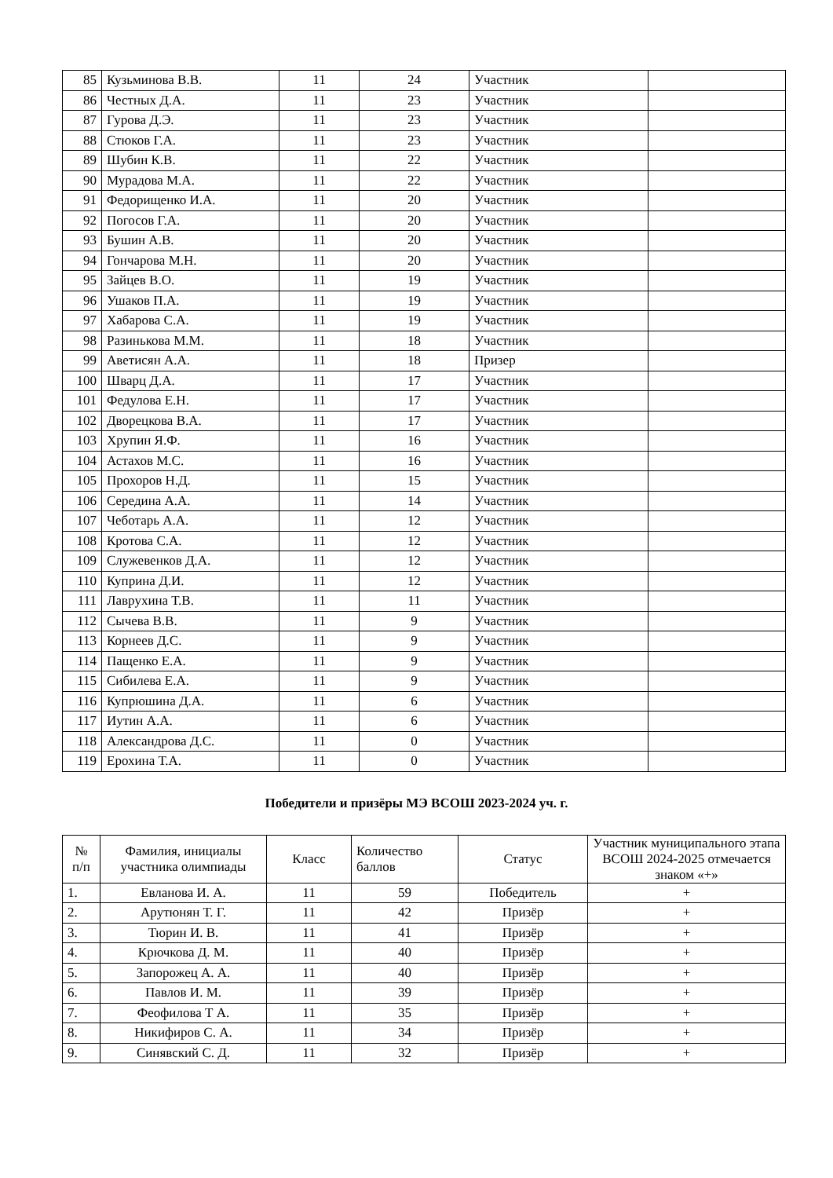| 85 | Кузьминова В.В. | 11 | 24 | Участник | |
| 86 | Честных Д.А. | 11 | 23 | Участник | |
| 87 | Гурова Д.Э. | 11 | 23 | Участник | |
| 88 | Стюков Г.А. | 11 | 23 | Участник | |
| 89 | Шубин К.В. | 11 | 22 | Участник | |
| 90 | Мурадова М.А. | 11 | 22 | Участник | |
| 91 | Федорищенко И.А. | 11 | 20 | Участник | |
| 92 | Погосов Г.А. | 11 | 20 | Участник | |
| 93 | Бушин А.В. | 11 | 20 | Участник | |
| 94 | Гончарова М.Н. | 11 | 20 | Участник | |
| 95 | Зайцев В.О. | 11 | 19 | Участник | |
| 96 | Ушаков П.А. | 11 | 19 | Участник | |
| 97 | Хабарова С.А. | 11 | 19 | Участник | |
| 98 | Разинькова М.М. | 11 | 18 | Участник | |
| 99 | Аветисян А.А. | 11 | 18 | Призер | |
| 100 | Шварц Д.А. | 11 | 17 | Участник | |
| 101 | Федулова Е.Н. | 11 | 17 | Участник | |
| 102 | Дворецкова В.А. | 11 | 17 | Участник | |
| 103 | Хрупин Я.Ф. | 11 | 16 | Участник | |
| 104 | Астахов М.С. | 11 | 16 | Участник | |
| 105 | Прохоров Н.Д. | 11 | 15 | Участник | |
| 106 | Середина А.А. | 11 | 14 | Участник | |
| 107 | Чеботарь А.А. | 11 | 12 | Участник | |
| 108 | Кротова С.А. | 11 | 12 | Участник | |
| 109 | Служевенков Д.А. | 11 | 12 | Участник | |
| 110 | Куприна Д.И. | 11 | 12 | Участник | |
| 111 | Лаврухина Т.В. | 11 | 11 | Участник | |
| 112 | Сычева В.В. | 11 | 9 | Участник | |
| 113 | Корнеев Д.С. | 11 | 9 | Участник | |
| 114 | Пащенко Е.А. | 11 | 9 | Участник | |
| 115 | Сибилева Е.А. | 11 | 9 | Участник | |
| 116 | Купрюшина Д.А. | 11 | 6 | Участник | |
| 117 | Иутин А.А. | 11 | 6 | Участник | |
| 118 | Александрова Д.С. | 11 | 0 | Участник | |
| 119 | Ерохина Т.А. | 11 | 0 | Участник | |
Победители и призёры МЭ ВСОШ 2023-2024 уч. г.
| № п/п | Фамилия, инициалы участника олимпиады | Класс | Количество баллов | Статус | Участник муниципального этапа ВСОШ 2024-2025 отмечается знаком «+» |
| --- | --- | --- | --- | --- | --- |
| 1. | Евланова И. А. | 11 | 59 | Победитель | + |
| 2. | Арутюнян Т. Г. | 11 | 42 | Призёр | + |
| 3. | Тюрин И. В. | 11 | 41 | Призёр | + |
| 4. | Крючкова Д. М. | 11 | 40 | Призёр | + |
| 5. | Запорожец А. А. | 11 | 40 | Призёр | + |
| 6. | Павлов И. М. | 11 | 39 | Призёр | + |
| 7. | Феофилова Т А. | 11 | 35 | Призёр | + |
| 8. | Никифиров С. А. | 11 | 34 | Призёр | + |
| 9. | Синявский С. Д. | 11 | 32 | Призёр | + |